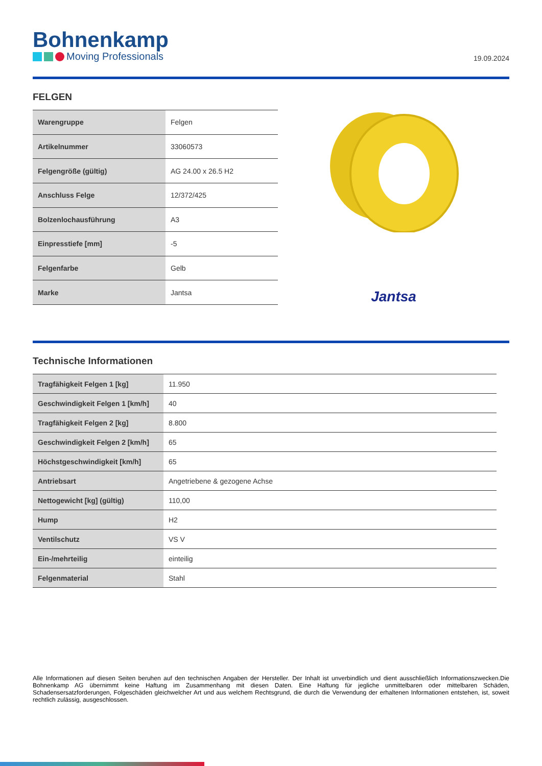Bohnenkamp
Moving Professionals
19.09.2024
FELGEN
| Warengruppe | Felgen |
| Artikelnummer | 33060573 |
| Felgengröße (gültig) | AG 24.00 x 26.5 H2 |
| Anschluss Felge | 12/372/425 |
| Bolzenlochausführung | A3 |
| Einpresstiefe [mm] | -5 |
| Felgenfarbe | Gelb |
| Marke | Jantsa |
Jantsa
Technische Informationen
| Tragfähigkeit Felgen 1 [kg] | 11.950 |
| Geschwindigkeit Felgen 1 [km/h] | 40 |
| Tragfähigkeit Felgen 2 [kg] | 8.800 |
| Geschwindigkeit Felgen 2 [km/h] | 65 |
| Höchstgeschwindigkeit [km/h] | 65 |
| Antriebsart | Angetriebene & gezogene Achse |
| Nettogewicht [kg] (gültig) | 110,00 |
| Hump | H2 |
| Ventilschutz | VS V |
| Ein-/mehrteilig | einteilig |
| Felgenmaterial | Stahl |
Alle Informationen auf diesen Seiten beruhen auf den technischen Angaben der Hersteller. Der Inhalt ist unverbindlich und dient ausschließlich Informationszwecken.Die Bohnenkamp AG übernimmt keine Haftung im Zusammenhang mit diesen Daten. Eine Haftung für jegliche unmittelbaren oder mittelbaren Schäden, Schadensersatzforderungen, Folgeschäden gleichwelcher Art und aus welchem Rechtsgrund, die durch die Verwendung der erhaltenen Informationen entstehen, ist, soweit rechtlich zulässig, ausgeschlossen.